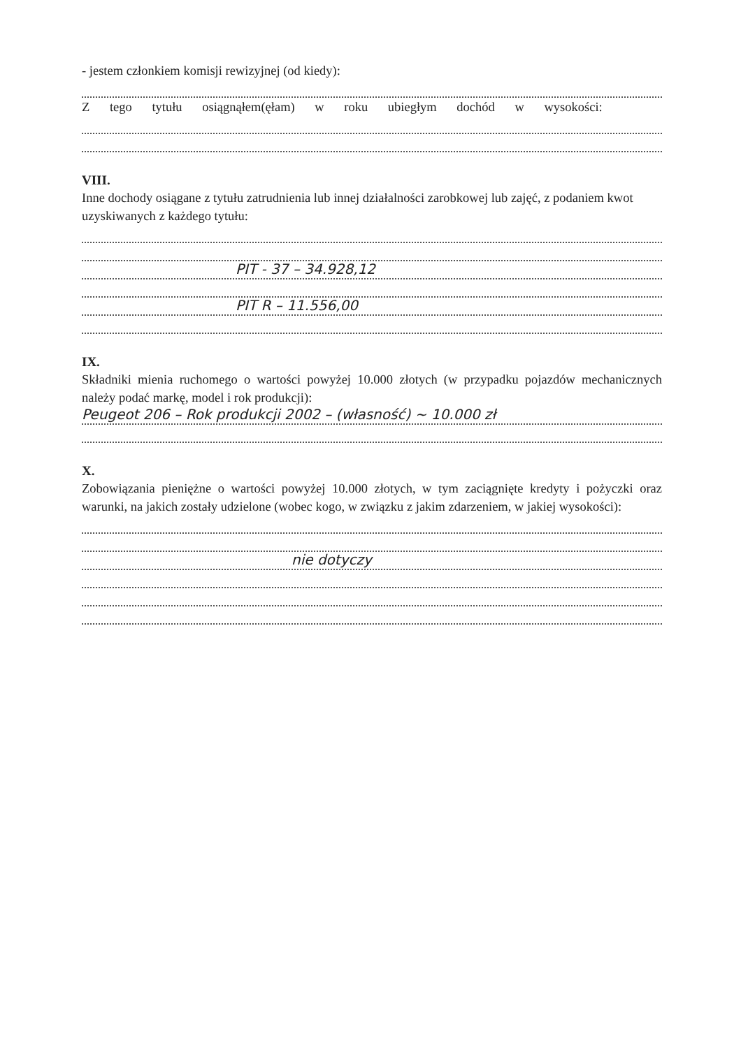- jestem członkiem komisji rewizyjnej (od kiedy):
Z tego tytułu osiągnąłem(ęłam) w roku ubiegłym dochód w wysokości:
VIII.
Inne dochody osiągane z tytułu zatrudnienia lub innej działalności zarobkowej lub zajęć, z podaniem kwot uzyskiwanych z każdego tytułu:
PIT - 37 – 34.928,12
PIT R – 11.556,00
IX.
Składniki mienia ruchomego o wartości powyżej 10.000 złotych (w przypadku pojazdów mechanicznych należy podać markę, model i rok produkcji):
Peugeot 206 – Rok produkcji 2002 – (własność) ~ 10.000 zł
X.
Zobowiązania pieniężne o wartości powyżej 10.000 złotych, w tym zaciągnięte kredyty i pożyczki oraz warunki, na jakich zostały udzielone (wobec kogo, w związku z jakim zdarzeniem, w jakiej wysokości):
nie dotyczy